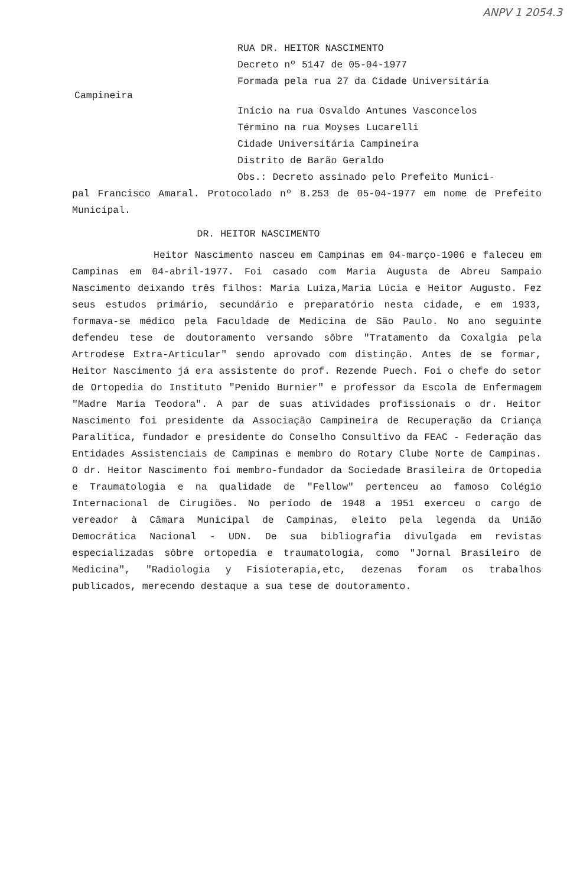ANPV 1 2054.3
RUA DR. HEITOR NASCIMENTO Decreto nº 5147 de 05-04-1977 Formada pela rua 27 da Cidade Universitária
Campineira
Início na rua Osvaldo Antunes Vasconcelos Término na rua Moyses Lucarelli Cidade Universitária Campineira Distrito de Barão Geraldo Obs.: Decreto assinado pelo Prefeito Munici-
pal Francisco Amaral. Protocolado nº 8.253 de 05-04-1977 em nome de Prefeito Municipal.
DR. HEITOR NASCIMENTO
Heitor Nascimento nasceu em Campinas em 04-março-1906 e faleceu em Campinas em 04-abril-1977. Foi casado com Maria Augusta de Abreu Sampaio Nascimento deixando três filhos: Maria Luiza,Maria Lúcia e Heitor Augusto. Fez seus estudos primário, secundário e preparatório nesta cidade, e em 1933, formava-se médico pela Faculdade de Medicina de São Paulo. No ano seguinte defendeu tese de doutoramento versando sôbre "Tratamento da Coxalgia pela Artrodese Extra-Articular" sendo aprovado com distinção. Antes de se formar, Heitor Nascimento já era assistente do prof. Rezende Puech. Foi o chefe do setor de Ortopedia do Instituto "Penido Burnier" e professor da Escola de Enfermagem "Madre Maria Teodora". A par de suas atividades profissionais o dr. Heitor Nascimento foi presidente da Associação Campineira de Recuperação da Criança Paralítica, fundador e presidente do Conselho Consultivo da FEAC - Federação das Entidades Assistenciais de Campinas e membro do Rotary Clube Norte de Campinas. O dr. Heitor Nascimento foi membro-fundador da Sociedade Brasileira de Ortopedia e Traumatologia e na qualidade de "Fellow" pertenceu ao famoso Colégio Internacional de Cirugiões. No período de 1948 a 1951 exerceu o cargo de vereador à Câmara Municipal de Campinas, eleito pela legenda da União Democrática Nacional - UDN. De sua bibliografia divulgada em revistas especializadas sôbre ortopedia e traumatologia, como "Jornal Brasileiro de Medicina", "Radiologia y Fisioterapia,etc, dezenas foram os trabalhos publicados, merecendo destaque a sua tese de doutoramento.